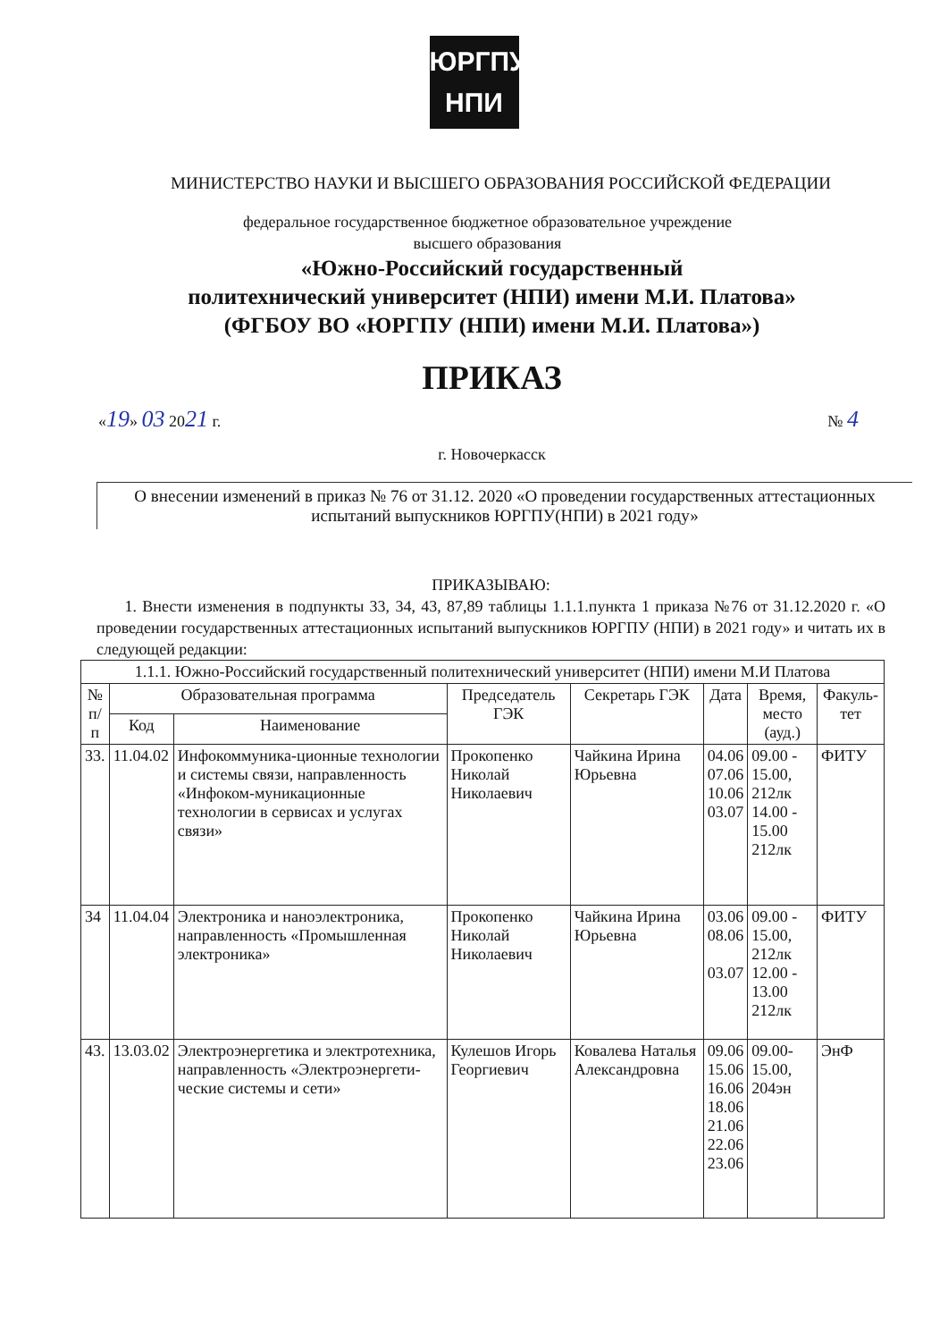ЮРГПУ
НПИ
МИНИСТЕРСТВО НАУКИ И ВЫСШЕГО ОБРАЗОВАНИЯ РОССИЙСКОЙ ФЕДЕРАЦИИ
федеральное государственное бюджетное образовательное учреждение
высшего образования
«Южно-Российский государственный
политехнический университет (НПИ) имени М.И. Платова»
(ФГБОУ ВО «ЮРГПУ (НПИ) имени М.И. Платова»)
ПРИКАЗ
«19» 03 2021 г. № 4
г. Новочеркасск
О внесении изменений в приказ № 76 от 31.12. 2020 «О проведении государственных аттестационных испытаний выпускников ЮРГПУ(НПИ) в 2021 году»
ПРИКАЗЫВАЮ:
1. Внести изменения в подпункты 33, 34, 43, 87,89 таблицы 1.1.1.пункта 1 приказа №76 от 31.12.2020 г. «О проведении государственных аттестационных испытаний выпускников ЮРГПУ (НПИ) в 2021 году» и читать их в следующей редакции:
| 1.1.1. Южно-Российский государственный политехнический университет (НПИ) имени М.И Платова | | | | | | | |
| --- | --- | --- | --- | --- | --- | --- | --- |
| № п/п | Образовательная программа | | Председатель ГЭК | Секретарь ГЭК | Дата | Время, место (ауд.) | Факуль-тет |
| | Код | Наименование | | | | | |
| 33. | 11.04.02 | Инфокоммуника-ционные технологии и системы связи, направленность «Инфоком-муникационные технологии в сервисах и услугах связи» | Прокопенко Николай Николаевич | Чайкина Ирина Юрьевна | 04.06 07.06 10.06 03.07 | 09.00 - 15.00, 212лк 14.00 - 15.00 212лк | ФИТУ |
| 34 | 11.04.04 | Электроника и наноэлектроника, направленность «Промышленная электроника» | Прокопенко Николай Николаевич | Чайкина Ирина Юрьевна | 03.06 08.06 03.07 | 09.00 - 15.00, 212лк 12.00 - 13.00 212лк | ФИТУ |
| 43. | 13.03.02 | Электроэнергетика и электротехника, направленность «Электроэнергети-ческие системы и сети» | Кулешов Игорь Георгиевич | Ковалева Наталья Александровна | 09.06 15.06 16.06 18.06 21.06 22.06 23.06 | 09.00-15.00, 204эн | ЭнФ |